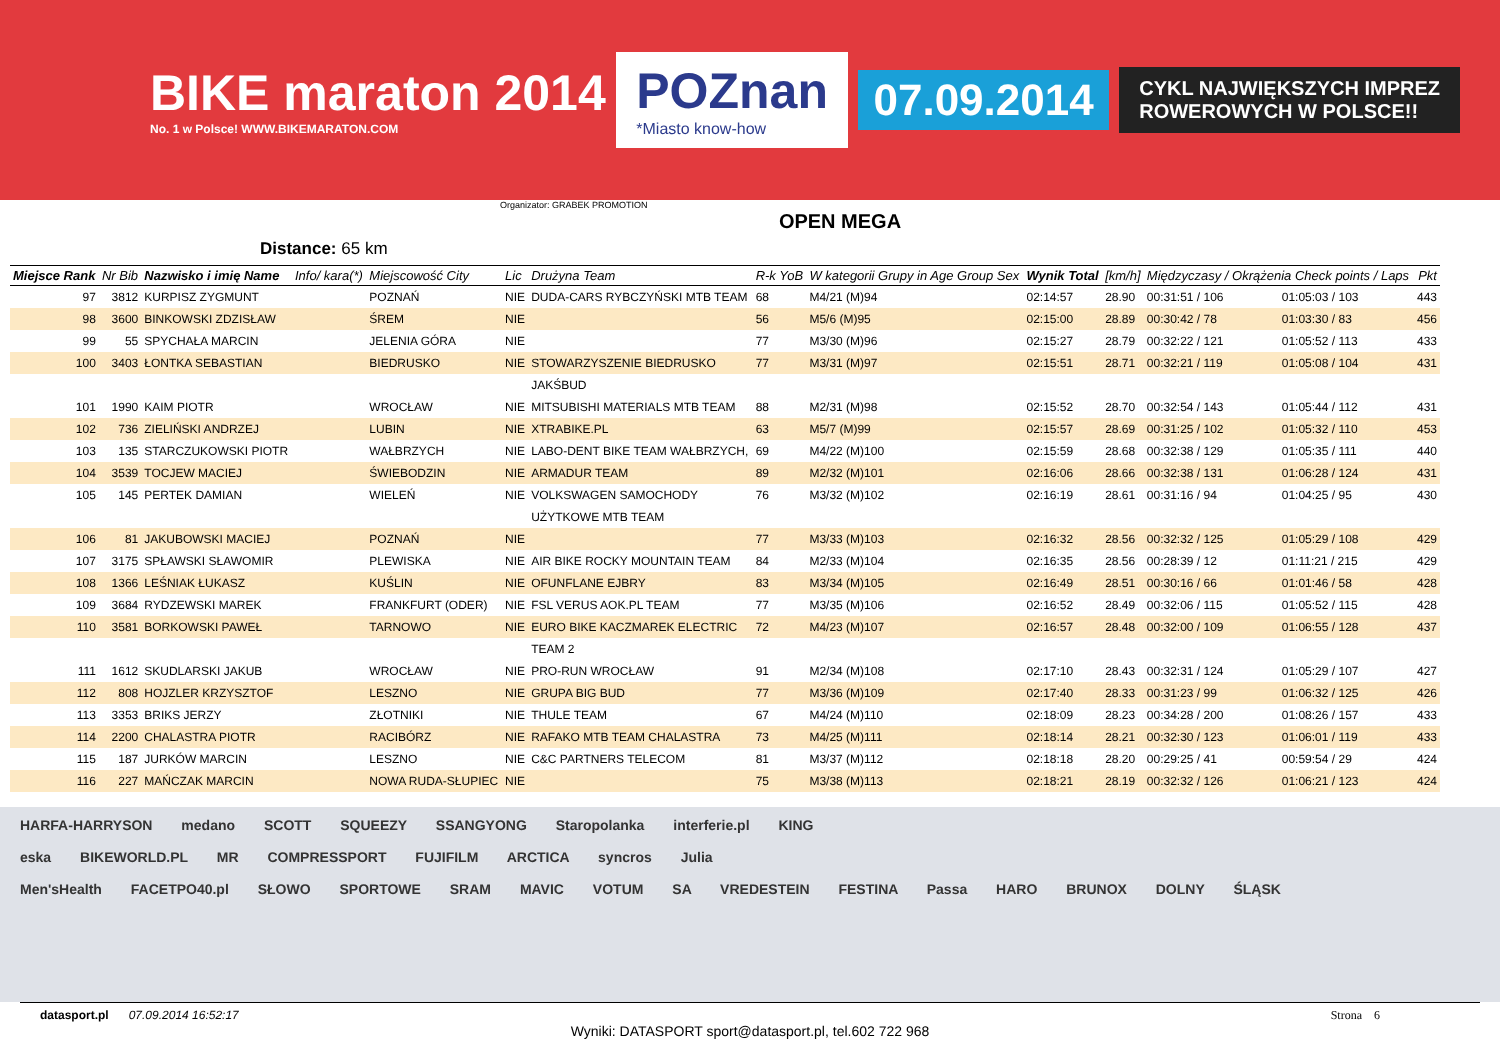BIKE maraton 2014
No. 1 w Polsce! WWW.BIKEMARATON.COM
POZnan
*Miasto know-how
07.09.2014
CYKL NAJWIĘKSZYCH IMPREZ
ROWEROWYCH W POLSCE!!
Organizator: GRABEK PROMOTION
OPEN MEGA
Distance: 65 km
| Miejsce Rank | Nr Bib | Nazwisko i imię Name | Info/ kara(*) | Miejscowość City | Lic | Drużyna Team | R-k YoB | W kategorii Grupy in Age Group Sex | Wynik Total | [km/h] | Międzyczasy / Okrążenia Check points / Laps | | Pkt |
| --- | --- | --- | --- | --- | --- | --- | --- | --- | --- | --- | --- | --- | --- |
| 97 | 3812 | KURPISZ ZYGMUNT | | POZNAŃ | NIE | DUDA-CARS RYBCZYŃSKI MTB TEAM | 68 | M4/21 (M)94 | 02:14:57 | 28.90 | 00:31:51 / 106 | 01:05:03 / 103 | 443 |
| 98 | 3600 | BINKOWSKI ZDZISŁAW | | ŚREM | NIE | | 56 | M5/6 (M)95 | 02:15:00 | 28.89 | 00:30:42 / 78 | 01:03:30 / 83 | 456 |
| 99 | 55 | SPYCHAŁA MARCIN | | JELENIA GÓRA | NIE | | 77 | M3/30 (M)96 | 02:15:27 | 28.79 | 00:32:22 / 121 | 01:05:52 / 113 | 433 |
| 100 | 3403 | ŁONTKA SEBASTIAN | | BIEDRUSKO | NIE | STOWARZYSZENIE BIEDRUSKO | 77 | M3/31 (M)97 | 02:15:51 | 28.71 | 00:32:21 / 119 | 01:05:08 / 104 | 431 |
| | | | | | | JAKŚBUD | | | | | | | |
| 101 | 1990 | KAIM PIOTR | | WROCŁAW | NIE | MITSUBISHI MATERIALS MTB TEAM | 88 | M2/31 (M)98 | 02:15:52 | 28.70 | 00:32:54 / 143 | 01:05:44 / 112 | 431 |
| 102 | 736 | ZIELIŃSKI ANDRZEJ | | LUBIN | NIE | XTRABIKE.PL | 63 | M5/7 (M)99 | 02:15:57 | 28.69 | 00:31:25 / 102 | 01:05:32 / 110 | 453 |
| 103 | 135 | STARCZUKOWSKI PIOTR | | WAŁBRZYCH | NIE | LABO-DENT BIKE TEAM WAŁBRZYCH, | 69 | M4/22 (M)100 | 02:15:59 | 28.68 | 00:32:38 / 129 | 01:05:35 / 111 | 440 |
| 104 | 3539 | TOCJEW MACIEJ | | ŚWIEBODZIN | NIE | ARMADUR TEAM | 89 | M2/32 (M)101 | 02:16:06 | 28.66 | 00:32:38 / 131 | 01:06:28 / 124 | 431 |
| 105 | 145 | PERTEK DAMIAN | | WIELEŃ | NIE | VOLKSWAGEN SAMOCHODY | 76 | M3/32 (M)102 | 02:16:19 | 28.61 | 00:31:16 / 94 | 01:04:25 / 95 | 430 |
| | | | | | | UŻYTKOWE MTB TEAM | | | | | | | |
| 106 | 81 | JAKUBOWSKI MACIEJ | | POZNAŃ | NIE | | 77 | M3/33 (M)103 | 02:16:32 | 28.56 | 00:32:32 / 125 | 01:05:29 / 108 | 429 |
| 107 | 3175 | SPŁAWSKI SŁAWOMIR | | PLEWISKA | NIE | AIR BIKE ROCKY MOUNTAIN TEAM | 84 | M2/33 (M)104 | 02:16:35 | 28.56 | 00:28:39 / 12 | 01:11:21 / 215 | 429 |
| 108 | 1366 | LEŚNIAK ŁUKASZ | | KUŚLIN | NIE | OFUNFLANE EJBRY | 83 | M3/34 (M)105 | 02:16:49 | 28.51 | 00:30:16 / 66 | 01:01:46 / 58 | 428 |
| 109 | 3684 | RYDZEWSKI MAREK | | FRANKFURT (ODER) | NIE | FSL VERUS AOK.PL TEAM | 77 | M3/35 (M)106 | 02:16:52 | 28.49 | 00:32:06 / 115 | 01:05:52 / 115 | 428 |
| 110 | 3581 | BORKOWSKI PAWEŁ | | TARNOWO | NIE | EURO BIKE KACZMAREK ELECTRIC | 72 | M4/23 (M)107 | 02:16:57 | 28.48 | 00:32:00 / 109 | 01:06:55 / 128 | 437 |
| | | | | | | TEAM 2 | | | | | | | |
| 111 | 1612 | SKUDLARSKI JAKUB | | WROCŁAW | NIE | PRO-RUN WROCŁAW | 91 | M2/34 (M)108 | 02:17:10 | 28.43 | 00:32:31 / 124 | 01:05:29 / 107 | 427 |
| 112 | 808 | HOJZLER KRZYSZTOF | | LESZNO | NIE | GRUPA BIG BUD | 77 | M3/36 (M)109 | 02:17:40 | 28.33 | 00:31:23 / 99 | 01:06:32 / 125 | 426 |
| 113 | 3353 | BRIKS JERZY | | ZŁOTNIKI | NIE | THULE TEAM | 67 | M4/24 (M)110 | 02:18:09 | 28.23 | 00:34:28 / 200 | 01:08:26 / 157 | 433 |
| 114 | 2200 | CHALASTRA PIOTR | | RACIBÓRZ | NIE | RAFAKO MTB TEAM CHALASTRA | 73 | M4/25 (M)111 | 02:18:14 | 28.21 | 00:32:30 / 123 | 01:06:01 / 119 | 433 |
| 115 | 187 | JURKÓW MARCIN | | LESZNO | NIE | C&C PARTNERS TELECOM | 81 | M3/37 (M)112 | 02:18:18 | 28.20 | 00:29:25 / 41 | 00:59:54 / 29 | 424 |
| 116 | 227 | MAŃCZAK MARCIN | | NOWA RUDA-SŁUPIEC | NIE | | 75 | M3/38 (M)113 | 02:18:21 | 28.19 | 00:32:32 / 126 | 01:06:21 / 123 | 424 |
HARFA-HARRYSON medano SCOTT SQUEEZY SSANGYONG Staropolanka interferie.pl KING
eska BIKEWORLD.PL MR COMPRESSPORT FUJIFILM ARCTICA syncros Julia
Men'sHealth FACETPO40.pl SŁOWO SPORTOWE SRAM MAVIC VOTUM SA VREDESTEIN FESTINA Passa HARO BRUNOX DOLNY ŚLĄSK
datasport.pl 07.09.2014 16:52:17 Strona 6
Wyniki: DATASPORT sport@datasport.pl, tel.602 722 968